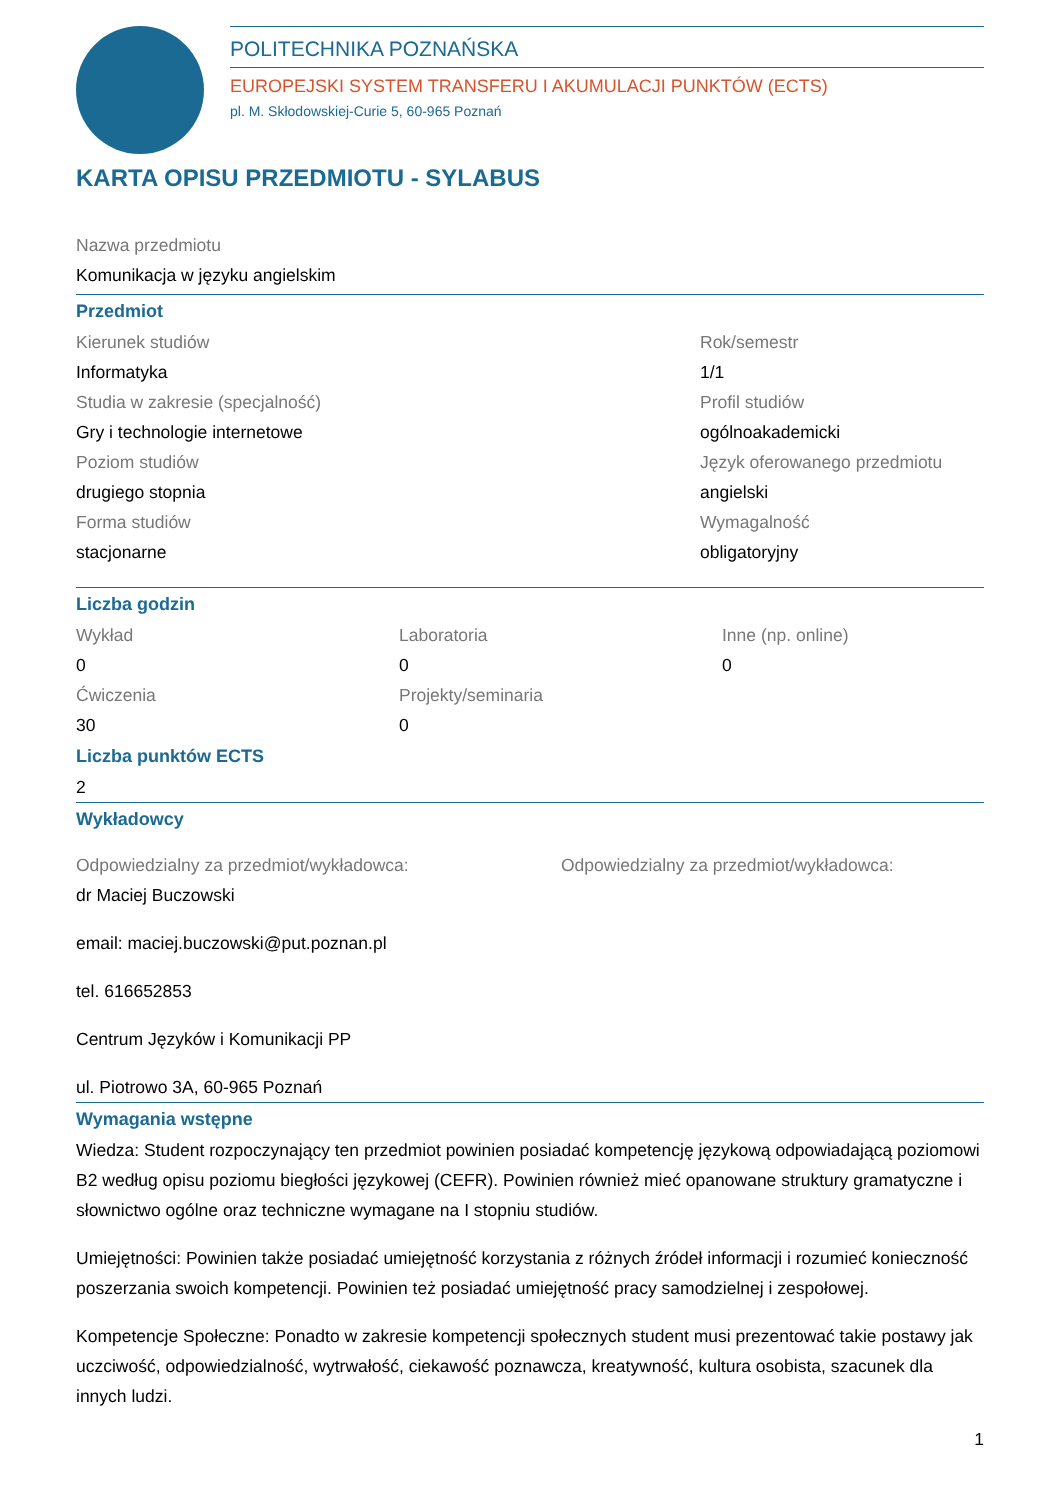POLITECHNIKA POZNAŃSKA
EUROPEJSKI SYSTEM TRANSFERU I AKUMULACJI PUNKTÓW (ECTS)
pl. M. Skłodowskiej-Curie 5, 60-965 Poznań
KARTA OPISU PRZEDMIOTU - SYLABUS
Nazwa przedmiotu
Komunikacja w języku angielskim
Przedmiot
Kierunek studiów
Informatyka
Studia w zakresie (specjalność)
Gry i technologie internetowe
Poziom studiów
drugiego stopnia
Forma studiów
stacjonarne
Rok/semestr
1/1
Profil studiów
ogólnoakademicki
Język oferowanego przedmiotu
angielski
Wymagalność
obligatoryjny
Liczba godzin
Wykład
0
Ćwiczenia
30
Laboratoria
0
Projekty/seminaria
0
Inne (np. online)
0
Liczba punktów ECTS
2
Wykładowcy
Odpowiedzialny za przedmiot/wykładowca:
dr Maciej Buczowski
email: maciej.buczowski@put.poznan.pl
tel. 616652853
Centrum Języków i Komunikacji PP
ul. Piotrowo 3A, 60-965 Poznań
Odpowiedzialny za przedmiot/wykładowca:
Wymagania wstępne
Wiedza: Student rozpoczynający ten przedmiot powinien posiadać kompetencję językową odpowiadającą poziomowi B2 według opisu poziomu biegłości językowej (CEFR). Powinien również mieć opanowane struktury gramatyczne i słownictwo ogólne oraz techniczne wymagane na I stopniu studiów.
Umiejętności: Powinien także posiadać umiejętność korzystania z różnych źródeł informacji i rozumieć konieczność poszerzania swoich kompetencji. Powinien też posiadać umiejętność pracy samodzielnej i zespołowej.
Kompetencje Społeczne: Ponadto w zakresie kompetencji społecznych student musi prezentować takie postawy jak uczciwość, odpowiedzialność, wytrwałość, ciekawość poznawcza, kreatywność, kultura osobista, szacunek dla innych ludzi.
1